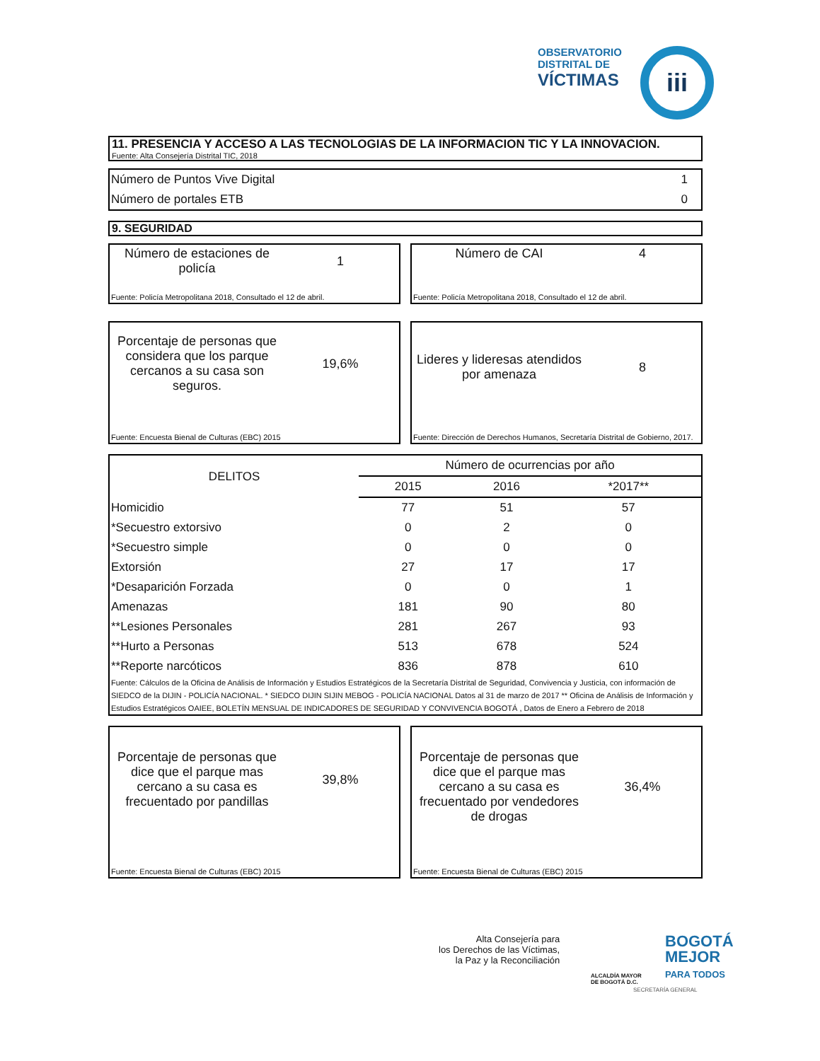OBSERVATORIO
DISTRITAL DE
VÍCTIMAS
iii
11. PRESENCIA Y ACCESO A LAS TECNOLOGIAS DE LA INFORMACION TIC Y LA INNOVACION.
Fuente: Alta Consejería Distrital TIC, 2018
| Número de Puntos Vive Digital | 1 |
| Número de portales ETB | 0 |
9. SEGURIDAD
Número de estaciones de policía
1
Fuente: Policía Metropolitana 2018, Consultado el 12 de abril.
Número de CAI 4
Fuente: Policía Metropolitana 2018, Consultado el 12 de abril.
Porcentaje de personas que considera que los parque cercanos a su casa son seguros.
19,6%
Fuente: Encuesta Bienal de Culturas (EBC) 2015
Lideres y lideresas atendidos por amenaza
8
Fuente: Dirección de Derechos Humanos, Secretaría Distrital de Gobierno, 2017.
| DELITOS | Número de ocurrencias por año | | |
| --- | --- | --- | --- |
| | 2015 | 2016 | *2017** |
| Homicidio | 77 | 51 | 57 |
| *Secuestro extorsivo | 0 | 2 | 0 |
| *Secuestro simple | 0 | 0 | 0 |
| Extorsión | 27 | 17 | 17 |
| *Desaparición Forzada | 0 | 0 | 1 |
| Amenazas | 181 | 90 | 80 |
| **Lesiones Personales | 281 | 267 | 93 |
| **Hurto a Personas | 513 | 678 | 524 |
| **Reporte narcóticos | 836 | 878 | 610 |
Fuente: Cálculos de la Oficina de Análisis de Información y Estudios Estratégicos de la Secretaría Distrital de Seguridad, Convivencia y Justicia, con información de SIEDCO de la DIJIN - POLICÍA NACIONAL. * SIEDCO DIJIN SIJIN MEBOG - POLICÍA NACIONAL Datos al 31 de marzo de 2017 ** Oficina de Análisis de Información y Estudios Estratégicos OAIEE, BOLETÍN MENSUAL DE INDICADORES DE SEGURIDAD Y CONVIVENCIA BOGOTÁ , Datos de Enero a Febrero de 2018
Porcentaje de personas que dice que el parque mas cercano a su casa es frecuentado por pandillas
39,8%
Fuente: Encuesta Bienal de Culturas (EBC) 2015
Porcentaje de personas que dice que el parque mas cercano a su casa es frecuentado por vendedores de drogas
36,4%
Fuente: Encuesta Bienal de Culturas (EBC) 2015
Alta Consejería para
los Derechos de las Víctimas,
la Paz y la Reconciliación
ALCALDÍA MAYOR
DE BOGOTÁ D.C.
BOGOTÁ
MEJOR
PARA TODOS
SECRETARÍA GENERAL